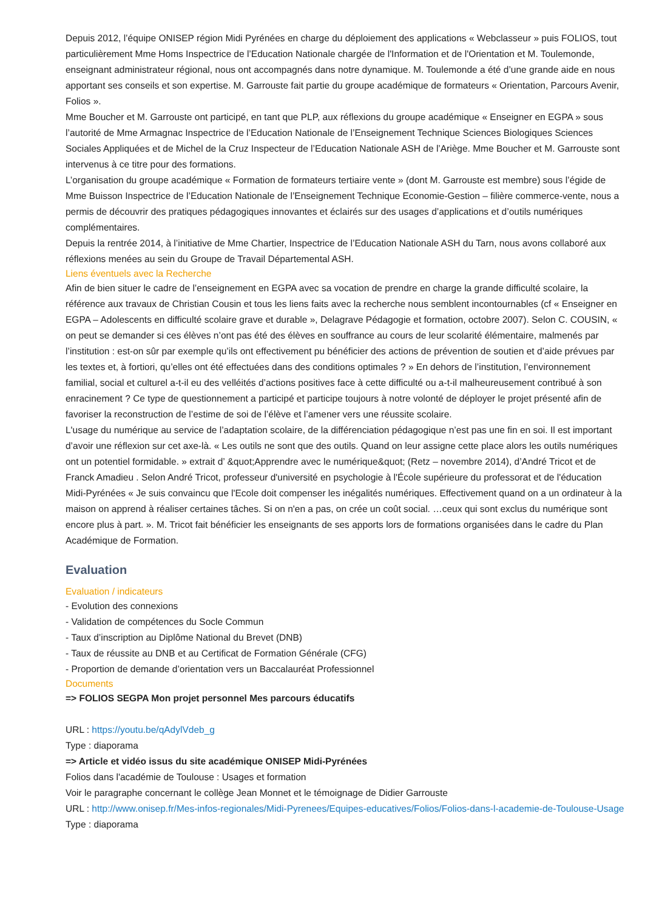Depuis 2012, l’équipe ONISEP région Midi Pyrénées en charge du déploiement des applications « Webclasseur » puis FOLIOS, tout particulièrement Mme Homs Inspectrice de l’Education Nationale chargée de l'Information et de l'Orientation et M. Toulemonde, enseignant administrateur régional, nous ont accompagnés dans notre dynamique. M. Toulemonde a été d’une grande aide en nous apportant ses conseils et son expertise. M. Garrouste fait partie du groupe académique de formateurs « Orientation, Parcours Avenir, Folios ».
Mme Boucher et M. Garrouste ont participé, en tant que PLP, aux réflexions du groupe académique « Enseigner en EGPA » sous l’autorité de Mme Armagnac Inspectrice de l’Education Nationale de l’Enseignement Technique Sciences Biologiques Sciences Sociales Appliquées et de Michel de la Cruz Inspecteur de l’Education Nationale ASH de l’Ariège. Mme Boucher et M. Garrouste sont intervenus à ce titre pour des formations.
L’organisation du groupe académique « Formation de formateurs tertiaire vente » (dont M. Garrouste est membre) sous l’égide de Mme Buisson Inspectrice de l’Education Nationale de l’Enseignement Technique Economie-Gestion – filière commerce-vente, nous a permis de découvrir des pratiques pédagogiques innovantes et éclairés sur des usages d’applications et d’outils numériques complémentaires.
Depuis la rentrée 2014, à l’initiative de Mme Chartier, Inspectrice de l’Education Nationale ASH du Tarn, nous avons collaboré aux réflexions menées au sein du Groupe de Travail Départemental ASH.
Liens éventuels avec la Recherche
Afin de bien situer le cadre de l’enseignement en EGPA avec sa vocation de prendre en charge la grande difficulté scolaire, la référence aux travaux de Christian Cousin et tous les liens faits avec la recherche nous semblent incontournables (cf « Enseigner en EGPA – Adolescents en difficulté scolaire grave et durable », Delagrave Pédagogie et formation, octobre 2007). Selon C. COUSIN, « on peut se demander si ces élèves n’ont pas été des élèves en souffrance au cours de leur scolarité élémentaire, malmenés par l’institution : est-on sûr par exemple qu’ils ont effectivement pu bénéficier des actions de prévention de soutien et d’aide prévues par les textes et, à fortiori, qu’elles ont été effectuées dans des conditions optimales ? » En dehors de l’institution, l’environnement familial, social et culturel a-t-il eu des velléités d’actions positives face à cette difficulté ou a-t-il malheureusement contribué à son enracinement ? Ce type de questionnement a participé et participe toujours à notre volonté de déployer le projet présenté afin de favoriser la reconstruction de l’estime de soi de l’élève et l’amener vers une réussite scolaire.
L'usage du numérique au service de l’adaptation scolaire, de la différenciation pédagogique n’est pas une fin en soi. Il est important d’avoir une réflexion sur cet axe-là. « Les outils ne sont que des outils. Quand on leur assigne cette place alors les outils numériques ont un potentiel formidable. » extrait d’ &quot;Apprendre avec le numérique&quot; (Retz – novembre 2014), d’André Tricot et de Franck Amadieu . Selon André Tricot, professeur d'université en psychologie à l'École supérieure du professorat et de l'éducation Midi-Pyrénées « Je suis convaincu que l'Ecole doit compenser les inégalités numériques. Effectivement quand on a un ordinateur à la maison on apprend à réaliser certaines tâches. Si on n'en a pas, on crée un coût social. …ceux qui sont exclus du numérique sont encore plus à part. ». M. Tricot fait bénéficier les enseignants de ses apports lors de formations organisées dans le cadre du Plan Académique de Formation.
Evaluation
Evaluation / indicateurs
- Evolution des connexions
- Validation de compétences du Socle Commun
- Taux d’inscription au Diplôme National du Brevet (DNB)
- Taux de réussite au DNB et au Certificat de Formation Générale (CFG)
- Proportion de demande d’orientation vers un Baccalauréat Professionnel
Documents
=> FOLIOS SEGPA Mon projet personnel Mes parcours éducatifs
URL : https://youtu.be/qAdylVdeb_g
Type : diaporama
=> Article et vidéo issus du site académique ONISEP Midi-Pyrénées
Folios dans l'académie de Toulouse : Usages et formation
Voir le paragraphe concernant le collège Jean Monnet et le témoignage de Didier Garrouste
URL : http://www.onisep.fr/Mes-infos-regionales/Midi-Pyrenees/Equipes-educatives/Folios/Folios-dans-l-academie-de-Toulouse-Usage
Type : diaporama